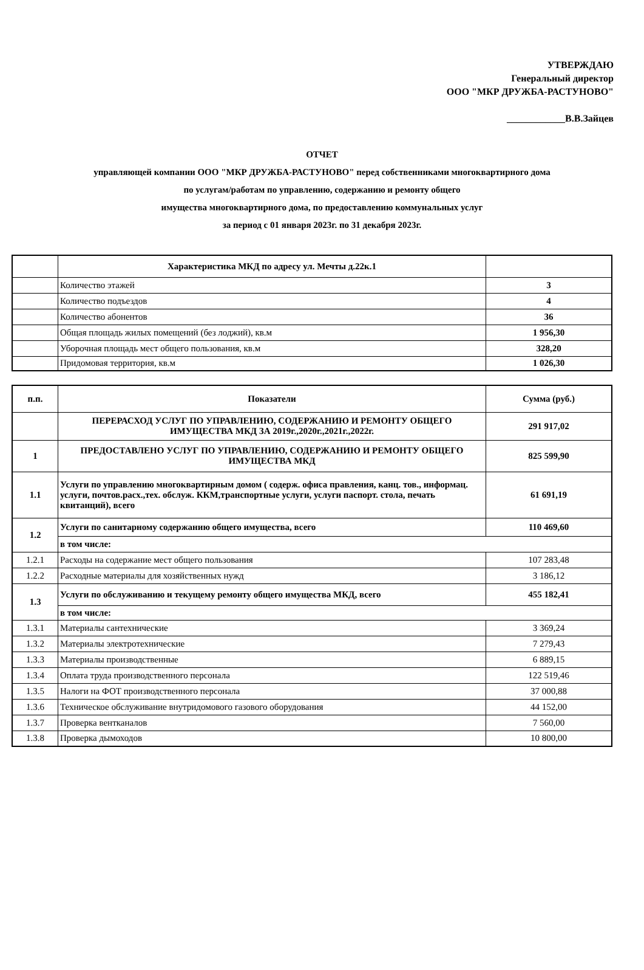УТВЕРЖДАЮ
Генеральный директор
ООО "МКР ДРУЖБА-РАСТУНОВО"
____________В.В.Зайцев
ОТЧЕТ
управляющей компании ООО "МКР ДРУЖБА-РАСТУНОВО" перед собственниками многоквартирного дома
по услугам/работам по управлению, содержанию и ремонту общего
имущества многоквартирного дома, по предоставлению коммунальных услуг
за период с 01 января 2023г. по 31 декабря 2023г.
| | Характеристика МКД по адресу ул. Мечты д.22к.1 | |
| | Количество этажей | 3 |
| | Количество подъездов | 4 |
| | Количество абонентов | 36 |
| | Общая площадь жилых помещений (без лоджий), кв.м | 1 956,30 |
| | Уборочная площадь мест общего пользования, кв.м | 328,20 |
| | Придомовая территория, кв.м | 1 026,30 |
| п.п. | Показатели | Сумма (руб.) |
| --- | --- | --- |
| | ПЕРЕРАСХОД УСЛУГ ПО УПРАВЛЕНИЮ, СОДЕРЖАНИЮ И РЕМОНТУ ОБЩЕГО ИМУЩЕСТВА МКД ЗА 2019г.,2020г.,2021г.,2022г. | 291 917,02 |
| 1 | ПРЕДОСТАВЛЕНО УСЛУГ ПО УПРАВЛЕНИЮ, СОДЕРЖАНИЮ И РЕМОНТУ ОБЩЕГО ИМУЩЕСТВА МКД | 825 599,90 |
| 1.1 | Услуги по управлению многоквартирным домом ( содерж. офиса правления, канц. тов., информац. услуги, почтов.расх.,тех. обслуж. ККМ,транспортные услуги, услуги паспорт. стола, печать квитанций), всего | 61 691,19 |
| 1.2 | Услуги по санитарному содержанию общего имущества, всего | 110 469,60 |
| | в том числе: | |
| 1.2.1 | Расходы на содержание мест общего пользования | 107 283,48 |
| 1.2.2 | Расходные материалы для хозяйственных нужд | 3 186,12 |
| 1.3 | Услуги по обслуживанию и текущему ремонту общего имущества МКД, всего | 455 182,41 |
| | в том числе: | |
| 1.3.1 | Материалы сантехнические | 3 369,24 |
| 1.3.2 | Материалы электротехнические | 7 279,43 |
| 1.3.3 | Материалы производственные | 6 889,15 |
| 1.3.4 | Оплата труда производственного персонала | 122 519,46 |
| 1.3.5 | Налоги на ФОТ производственного персонала | 37 000,88 |
| 1.3.6 | Техническое обслуживание внутридомового газового оборудования | 44 152,00 |
| 1.3.7 | Проверка вентканалов | 7 560,00 |
| 1.3.8 | Проверка дымоходов | 10 800,00 |